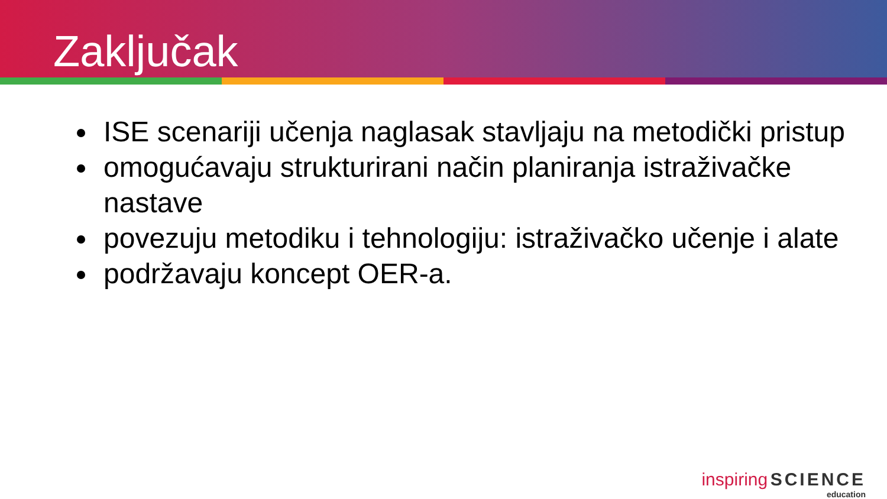Zaključak
ISE scenariji učenja naglasak stavljaju na metodički pristup
omogućavaju strukturirani način planiranja istraživačke nastave
povezuju metodiku i tehnologiju: istraživačko učenje i alate
podržavaju koncept OER-a.
inspiring SCIENCE
education